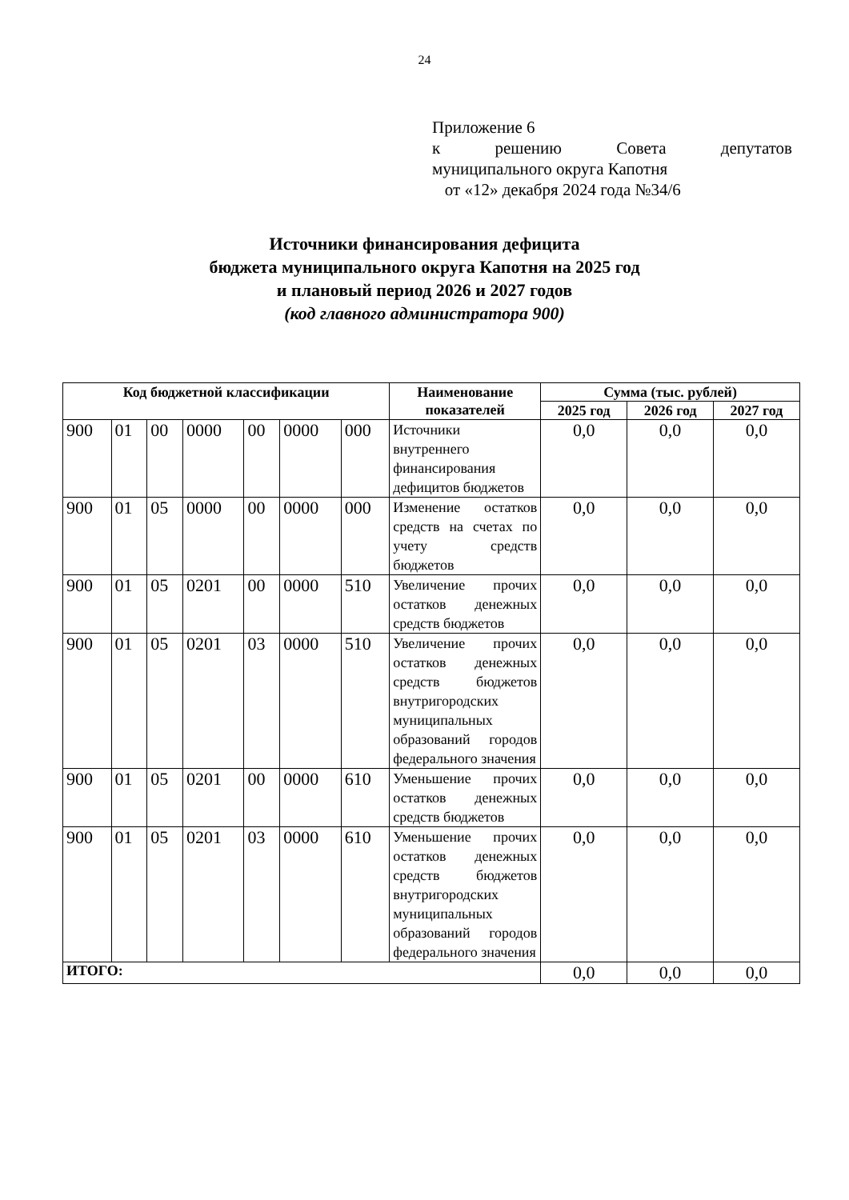24
Приложение 6
к решению Совета депутатов
муниципального округа Капотня
от «12» декабря 2024 года №34/6
Источники финансирования дефицита
бюджета муниципального округа Капотня на 2025 год
и плановый период 2026 и 2027 годов
(код главного администратора 900)
| Код бюджетной классификации | | | | | | | Наименование показателей | Сумма (тыс. рублей) | | |
| --- | --- | --- | --- | --- | --- | --- | --- | --- | --- | --- |
| | | | | | | | | 2025 год | 2026 год | 2027 год |
| 900 | 01 | 00 | 0000 | 00 | 0000 | 000 | Источники внутреннего финансирования дефицитов бюджетов | 0,0 | 0,0 | 0,0 |
| 900 | 01 | 05 | 0000 | 00 | 0000 | 000 | Изменение остатков средств на счетах по учету средств бюджетов | 0,0 | 0,0 | 0,0 |
| 900 | 01 | 05 | 0201 | 00 | 0000 | 510 | Увеличение прочих остатков денежных средств бюджетов | 0,0 | 0,0 | 0,0 |
| 900 | 01 | 05 | 0201 | 03 | 0000 | 510 | Увеличение прочих остатков денежных средств бюджетов внутригородских муниципальных образований городов федерального значения | 0,0 | 0,0 | 0,0 |
| 900 | 01 | 05 | 0201 | 00 | 0000 | 610 | Уменьшение прочих остатков денежных средств бюджетов | 0,0 | 0,0 | 0,0 |
| 900 | 01 | 05 | 0201 | 03 | 0000 | 610 | Уменьшение прочих остатков денежных средств бюджетов внутригородских муниципальных образований городов федерального значения | 0,0 | 0,0 | 0,0 |
| ИТОГО: | | | | | | | | 0,0 | 0,0 | 0,0 |